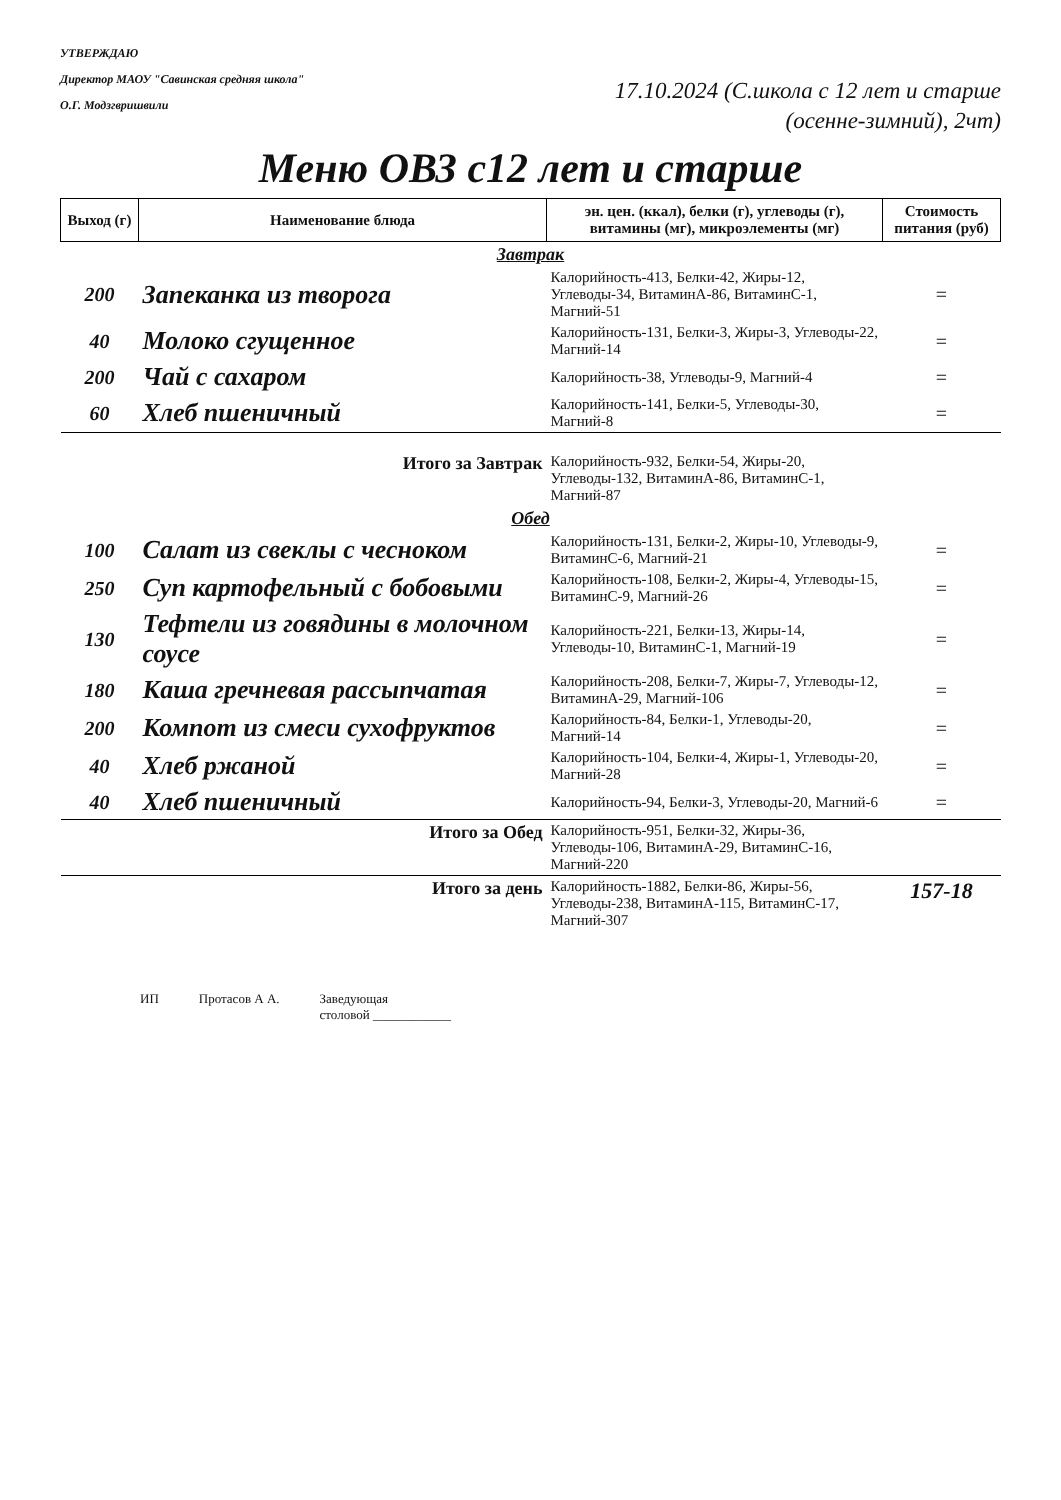УТВЕРЖДАЮ
Директор МАОУ "Савинская средняя школа"
О.Г. Модзгвришвили
17.10.2024 (С.школа с 12 лет и старше
(осенне-зимний), 2чт)
Меню ОВЗ с12 лет и старше
| Выход (г) | Наименование блюда | эн. цен. (ккал), белки (г), углеводы (г), витамины (мг), микроэлементы (мг) | Стоимость питания (руб) |
| --- | --- | --- | --- |
| Завтрак | | | |
| 200 | Запеканка из творога | Калорийность-413, Белки-42, Жиры-12, Углеводы-34, ВитаминА-86, ВитаминС-1, Магний-51 | = |
| 40 | Молоко сгущенное | Калорийность-131, Белки-3, Жиры-3, Углеводы-22, Магний-14 | = |
| 200 | Чай с сахаром | Калорийность-38, Углеводы-9, Магний-4 | = |
| 60 | Хлеб пшеничный | Калорийность-141, Белки-5, Углеводы-30, Магний-8 | = |
| | Итого за Завтрак | Калорийность-932, Белки-54, Жиры-20, Углеводы-132, ВитаминА-86, ВитаминС-1, Магний-87 | |
| Обед | | | |
| 100 | Салат из свеклы с чесноком | Калорийность-131, Белки-2, Жиры-10, Углеводы-9, ВитаминС-6, Магний-21 | = |
| 250 | Суп картофельный с бобовыми | Калорийность-108, Белки-2, Жиры-4, Углеводы-15, ВитаминС-9, Магний-26 | = |
| 130 | Тефтели из говядины в молочном соусе | Калорийность-221, Белки-13, Жиры-14, Углеводы-10, ВитаминС-1, Магний-19 | = |
| 180 | Каша гречневая рассыпчатая | Калорийность-208, Белки-7, Жиры-7, Углеводы-12, ВитаминА-29, Магний-106 | = |
| 200 | Компот из смеси сухофруктов | Калорийность-84, Белки-1, Углеводы-20, Магний-14 | = |
| 40 | Хлеб ржаной | Калорийность-104, Белки-4, Жиры-1, Углеводы-20, Магний-28 | = |
| 40 | Хлеб пшеничный | Калорийность-94, Белки-3, Углеводы-20, Магний-6 | = |
| | Итого за Обед | Калорийность-951, Белки-32, Жиры-36, Углеводы-106, ВитаминА-29, ВитаминС-16, Магний-220 | |
| | Итого за день | Калорийность-1882, Белки-86, Жиры-56, Углеводы-238, ВитаминА-115, ВитаминС-17, Магний-307 | 157-18 |
ИП Протасов А А. Заведующая
столовой ____________